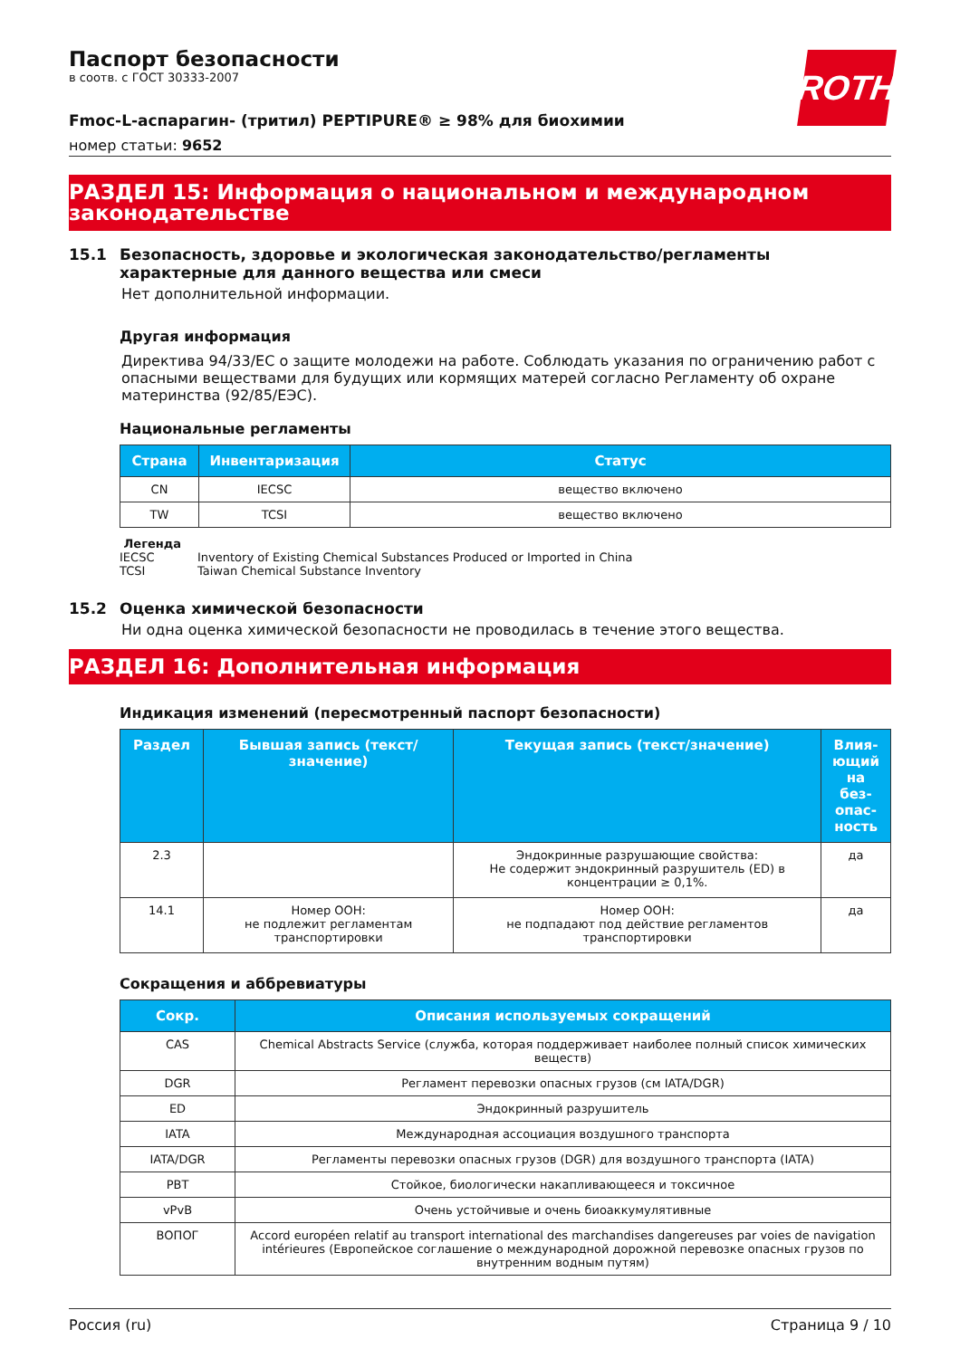ROTH
Паспорт безопасности
в соотв. с ГОСТ 30333-2007
Fmoc-L-аспарагин- (тритил) PEPTIPURE® ≥ 98% для биохимии
номер статьи: 9652
РАЗДЕЛ 15: Информация о национальном и международном законодательстве
15.1 Безопасность, здоровье и экологическая законодательство/регламенты характерные для данного вещества или смеси
Нет дополнительной информации.
Другая информация
Директива 94/33/ЕС о защите молодежи на работе. Соблюдать указания по ограничению работ с опасными веществами для будущих или кормящих матерей согласно Регламенту об охране материнства (92/85/ЕЭС).
Национальные регламенты
| Страна | Инвентаризация | Статус |
| --- | --- | --- |
| CN | IECSC | вещество включено |
| TW | TCSI | вещество включено |
Легенда
IECSC Inventory of Existing Chemical Substances Produced or Imported in China
TCSI Taiwan Chemical Substance Inventory
15.2 Оценка химической безопасности
Ни одна оценка химической безопасности не проводилась в течение этого вещества.
РАЗДЕЛ 16: Дополнительная информация
Индикация изменений (пересмотренный паспорт безопасности)
| Раздел | Бывшая запись (текст/значение) | Текущая запись (текст/значение) | Влия­ющий на без­опас­ность |
| --- | --- | --- | --- |
| 2.3 | | Эндокринные разрушающие свойства: Не содержит эндокринный разрушитель (ED) в концентрации ≥ 0,1%. | да |
| 14.1 | Номер ООН: не подлежит регламентам транспортировки | Номер ООН: не подпадают под действие регламентов транспортировки | да |
Сокращения и аббревиатуры
| Сокр. | Описания используемых сокращений |
| --- | --- |
| CAS | Chemical Abstracts Service (служба, которая поддерживает наиболее полный список химических веществ) |
| DGR | Регламент перевозки опасных грузов (см IATA/DGR) |
| ED | Эндокринный разрушитель |
| IATA | Международная ассоциация воздушного транспорта |
| IATA/DGR | Регламенты перевозки опасных грузов (DGR) для воздушного транспорта (IATA) |
| PBT | Стойкое, биологически накапливающееся и токсичное |
| vPvB | Очень устойчивые и очень биоаккумулятивные |
| ВОПОГ | Accord européen relatif au transport international des marchandises dangereuses par voies de navigation intérieures (Европейское соглашение о международной дорожной перевозке опасных грузов по внутренним водным путям) |
Россия (ru) Страница 9 / 10